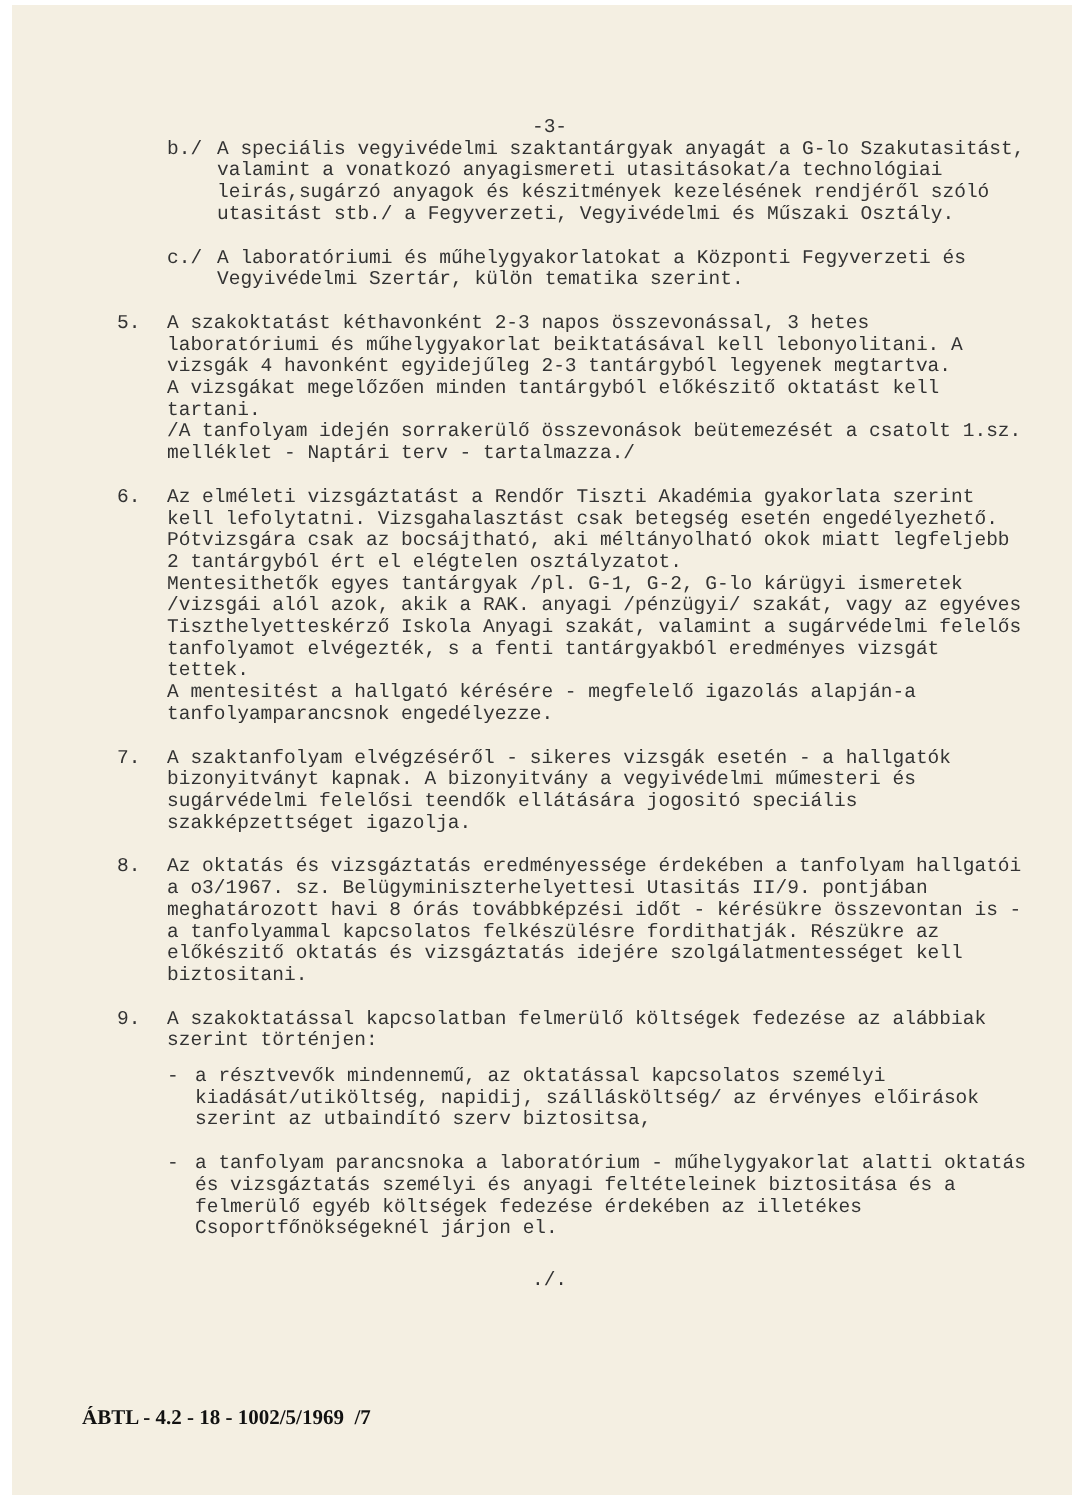-3-
b./ A speciális vegyivédelmi szaktantárgyak anyagát a G-lo Szakutasitást, valamint a vonatkozó anyagismereti utasitásokat/a technológiai leirás,sugárzó anyagok és készitmények kezelésének rendjéről szóló utasitást stb./ a Fegyverzeti, Vegyivédelmi és Műszaki Osztály.
c./ A laboratóriumi és műhelygyakorlatokat a Központi Fegyverzeti és Vegyivédelmi Szertár, külön tematika szerint.
5. A szakoktatást kéthavonként 2-3 napos összevonással, 3 hetes laboratóriumi és műhelygyakorlat beiktatásával kell lebonyolitani. A vizsgák 4 havonként egyidejűleg 2-3 tantárgyból legyenek megtartva.
A vizsgákat megelőzően minden tantárgyból előkészitő oktatást kell tartani.
/A tanfolyam idején sorrakerülő összevonások beütemezését a csatolt 1.sz. melléklet - Naptári terv - tartalmazza./
6. Az elméleti vizsgáztatást a Rendőr Tiszti Akadémia gyakorlata szerint kell lefolytatni. Vizsgahalasztást csak betegség esetén engedélyezhető. Pótvizsgára csak az bocsájtható, aki méltányolható okok miatt legfeljebb 2 tantárgyból ért el elégtelen osztályzatot.
Mentesithetők egyes tantárgyak /pl. G-1, G-2, G-lo kárügyi ismeretek /vizsgái alól azok, akik a RAK. anyagi /pénzügyi/ szakát, vagy az egyéves Tiszthelyetteskérző Iskola Anyagi szakát, valamint a sugárvédelmi felelős tanfolyamot elvégezték, s a fenti tantárgyakból eredményes vizsgát tettek.
A mentesitést a hallgató kérésére - megfelelő igazolás alapján-a tanfolyamparancsnok engedélyezze.
7. A szaktanfolyam elvégzéséről - sikeres vizsgák esetén - a hallgatók bizonyitványt kapnak. A bizonyitvány a vegyivédelmi műmesteri és sugárvédelmi felelősi teendők ellátására jogositó speciális szakképzettséget igazolja.
8. Az oktatás és vizsgáztatás eredményessége érdekében a tanfolyam hallgatói a o3/1967. sz. Belügyminiszterhelyettesi Utasitás II/9. pontjában meghatározott havi 8 órás továbbképzési időt - kérésükre összevontan is - a tanfolyammal kapcsolatos felkészülésre fordithatják. Részükre az előkészitő oktatás és vizsgáztatás idejére szolgálatmentességet kell biztositani.
9. A szakoktatással kapcsolatban felmerülő költségek fedezése az alábbiak szerint történjen:
- a résztvevők mindennemű, az oktatással kapcsolatos személyi kiadását/utiköltség, napidij, szállásköltség/ az érvényes előirások szerint az utbaindító szerv biztositsa,
- a tanfolyam parancsnoka a laboratórium - műhelygyakorlat alatti oktatás és vizsgáztatás személyi és anyagi feltételeinek biztositása és a felmerülő egyéb költségek fedezése érdekében az illetékes Csoportfőnökségeknél járjon el.
./.
ÁBTL - 4.2 - 18 - 1002/5/1969 /7